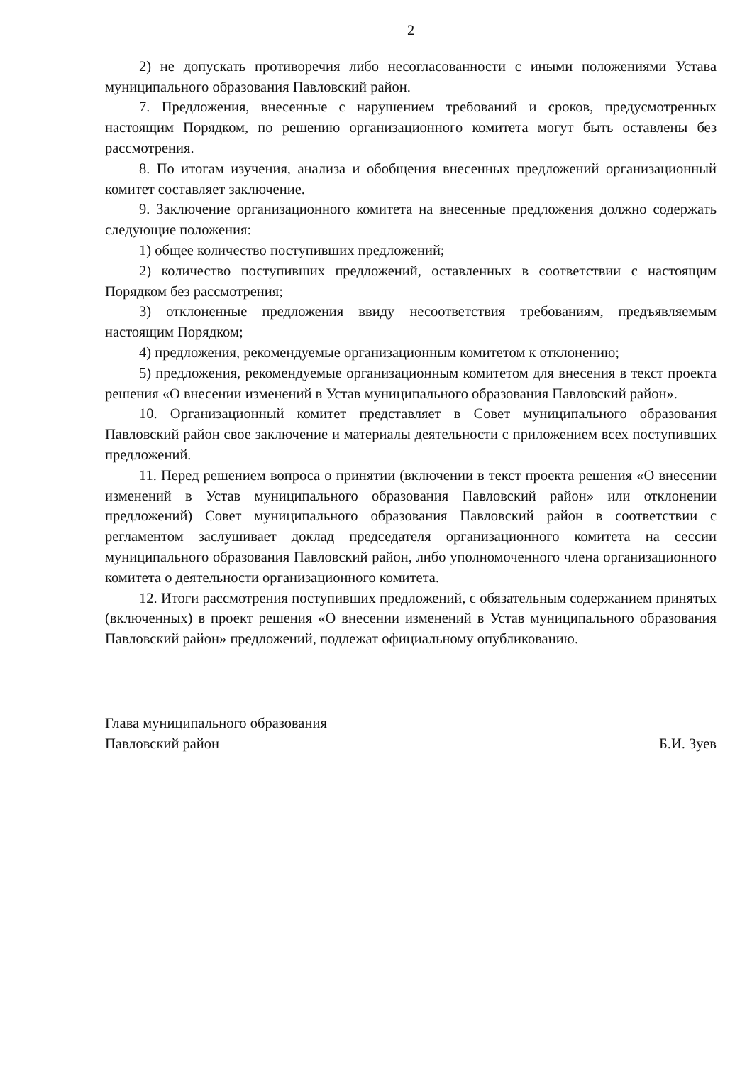2
2) не допускать противоречия либо несогласованности с иными положениями Устава муниципального образования Павловский район.
7. Предложения, внесенные с нарушением требований и сроков, предусмотренных настоящим Порядком, по решению организационного комитета могут быть оставлены без рассмотрения.
8. По итогам изучения, анализа и обобщения внесенных предложений организационный комитет составляет заключение.
9. Заключение организационного комитета на внесенные предложения должно содержать следующие положения:
1) общее количество поступивших предложений;
2) количество поступивших предложений, оставленных в соответствии с настоящим Порядком без рассмотрения;
3) отклоненные предложения ввиду несоответствия требованиям, предъявляемым настоящим Порядком;
4) предложения, рекомендуемые организационным комитетом к отклонению;
5) предложения, рекомендуемые организационным комитетом для внесения в текст проекта решения «О внесении изменений в Устав муниципального образования Павловский район».
10. Организационный комитет представляет в Совет муниципального образования Павловский район свое заключение и материалы деятельности с приложением всех поступивших предложений.
11. Перед решением вопроса о принятии (включении в текст проекта решения «О внесении изменений в Устав муниципального образования Павловский район» или отклонении предложений) Совет муниципального образования Павловский район в соответствии с регламентом заслушивает доклад председателя организационного комитета на сессии муниципального образования Павловский район, либо уполномоченного члена организационного комитета о деятельности организационного комитета.
12. Итоги рассмотрения поступивших предложений, с обязательным содержанием принятых (включенных) в проект решения «О внесении изменений в Устав муниципального образования Павловский район» предложений, подлежат официальному опубликованию.
Глава муниципального образования
Павловский район
Б.И. Зуев